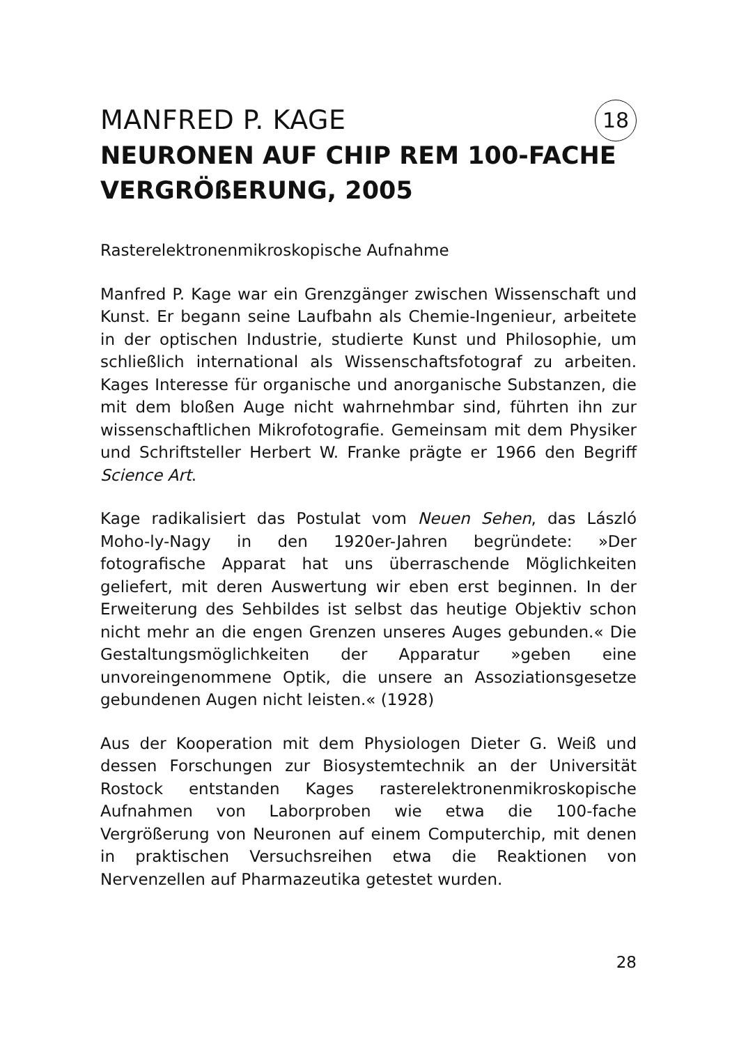MANFRED P. KAGE
NEURONEN AUF CHIP REM 100-FACHE VERGRÖßERUNG, 2005
18
Rasterelektronenmikroskopische Aufnahme
Manfred P. Kage war ein Grenzgänger zwischen Wissenschaft und Kunst. Er begann seine Laufbahn als Chemie-Ingenieur, arbeitete in der optischen Industrie, studierte Kunst und Philosophie, um schließlich international als Wissenschaftsfotograf zu arbeiten. Kages Interesse für organische und anorganische Substanzen, die mit dem bloßen Auge nicht wahrnehmbar sind, führten ihn zur wissenschaftlichen Mikrofotografie. Gemeinsam mit dem Physiker und Schriftsteller Herbert W. Franke prägte er 1966 den Begriff Science Art.
Kage radikalisiert das Postulat vom Neuen Sehen, das László Moho-ly-Nagy in den 1920er-Jahren begründete: »Der fotografische Apparat hat uns überraschende Möglichkeiten geliefert, mit deren Auswertung wir eben erst beginnen. In der Erweiterung des Sehbildes ist selbst das heutige Objektiv schon nicht mehr an die engen Grenzen unseres Auges gebunden.« Die Gestaltungsmöglichkeiten der Apparatur »geben eine unvoreingenommene Optik, die unsere an Assoziationsgesetze gebundenen Augen nicht leisten.« (1928)
Aus der Kooperation mit dem Physiologen Dieter G. Weiß und dessen Forschungen zur Biosystemtechnik an der Universität Rostock entstanden Kages rasterelektronenmikroskopische Aufnahmen von Laborproben wie etwa die 100-fache Vergrößerung von Neuronen auf einem Computerchip, mit denen in praktischen Versuchsreihen etwa die Reaktionen von Nervenzellen auf Pharmazeutika getestet wurden.
28